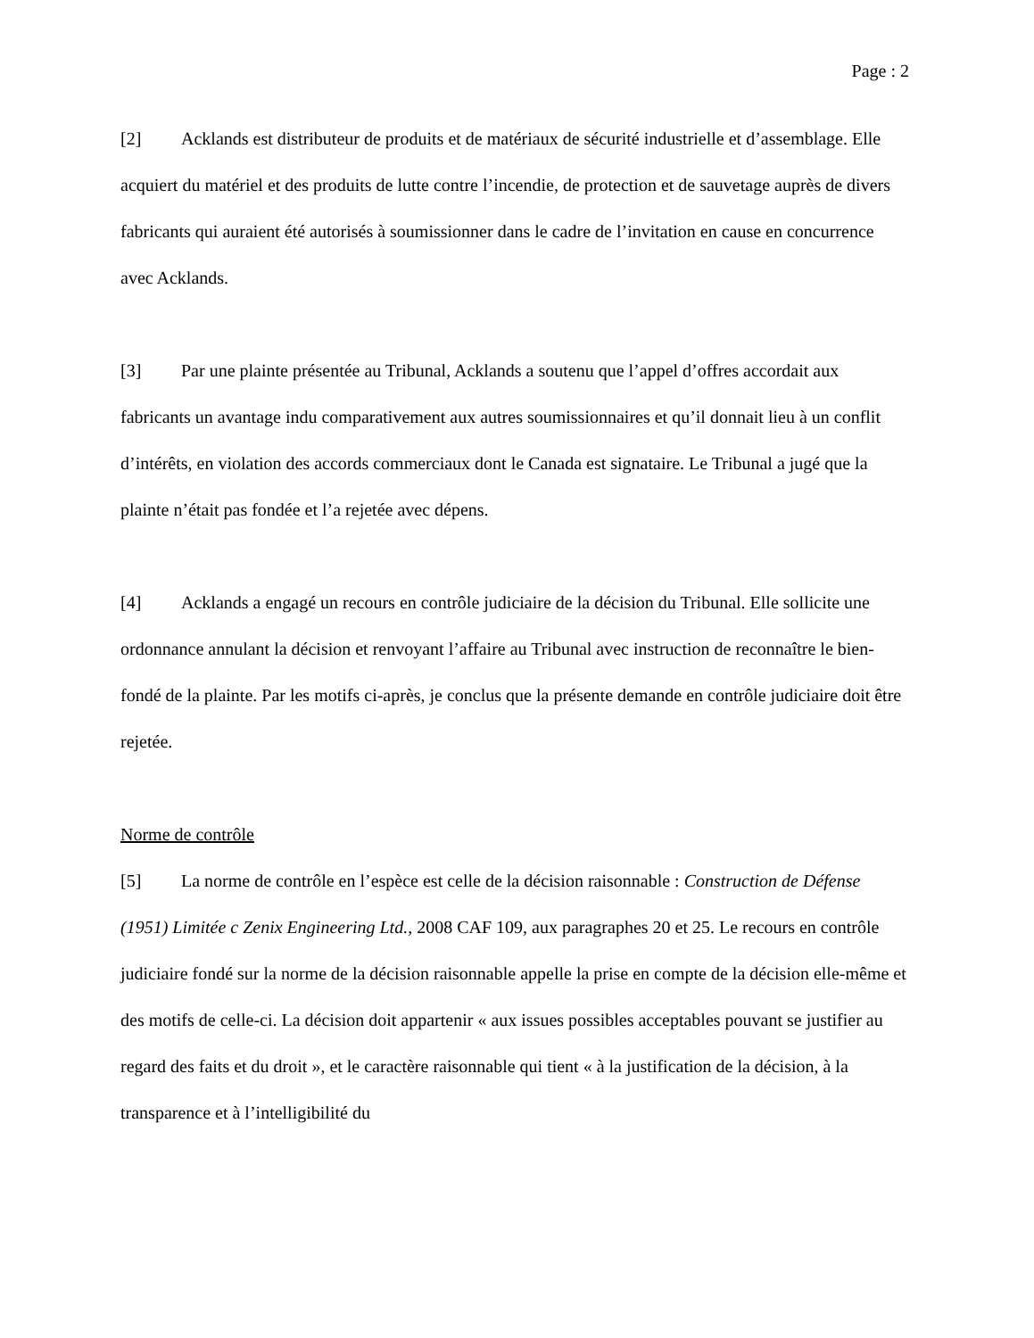Page : 2
[2] Acklands est distributeur de produits et de matériaux de sécurité industrielle et d’assemblage. Elle acquiert du matériel et des produits de lutte contre l’incendie, de protection et de sauvetage auprès de divers fabricants qui auraient été autorisés à soumissionner dans le cadre de l’invitation en cause en concurrence avec Acklands.
[3] Par une plainte présentée au Tribunal, Acklands a soutenu que l’appel d’offres accordait aux fabricants un avantage indu comparativement aux autres soumissionnaires et qu’il donnait lieu à un conflit d’intérêts, en violation des accords commerciaux dont le Canada est signataire. Le Tribunal a jugé que la plainte n’était pas fondée et l’a rejetée avec dépens.
[4] Acklands a engagé un recours en contrôle judiciaire de la décision du Tribunal. Elle sollicite une ordonnance annulant la décision et renvoyant l’affaire au Tribunal avec instruction de reconnaître le bien-fondé de la plainte. Par les motifs ci-après, je conclus que la présente demande en contrôle judiciaire doit être rejetée.
Norme de contrôle
[5] La norme de contrôle en l’espèce est celle de la décision raisonnable : Construction de Défense (1951) Limitée c Zenix Engineering Ltd., 2008 CAF 109, aux paragraphes 20 et 25. Le recours en contrôle judiciaire fondé sur la norme de la décision raisonnable appelle la prise en compte de la décision elle-même et des motifs de celle-ci. La décision doit appartenir « aux issues possibles acceptables pouvant se justifier au regard des faits et du droit », et le caractère raisonnable qui tient « à la justification de la décision, à la transparence et à l’intelligibilité du